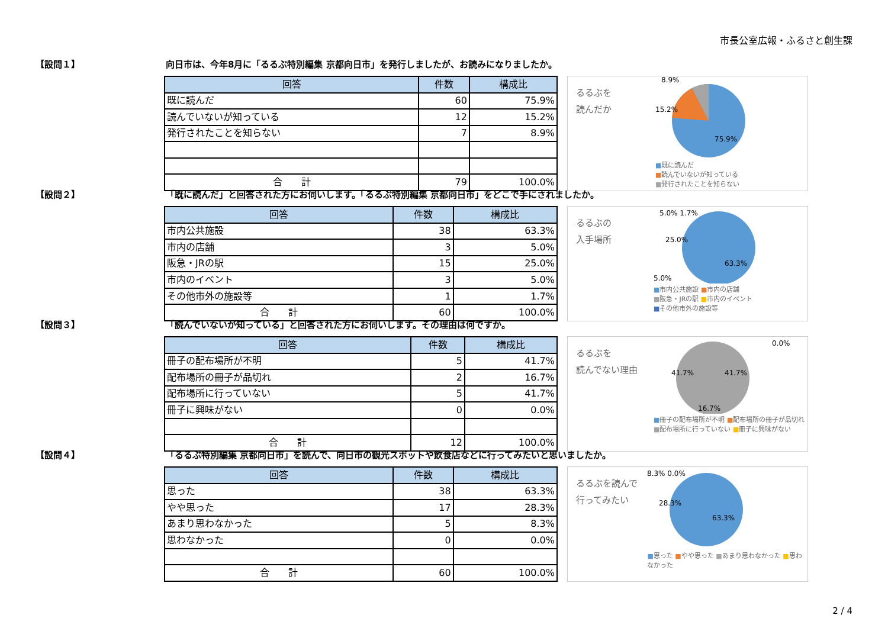市長公室広報・ふるさと創生課
【設問１】 向日市は、今年8月に「るるぶ特別編集 京都向日市」を発行しましたが、お読みになりましたか。
| 回答 | 件数 | 構成比 |
| --- | --- | --- |
| 既に読んだ | 60 | 75.9% |
| 読んでいないが知っている | 12 | 15.2% |
| 発行されたことを知らない | 7 | 8.9% |
| 合 計 | 79 | 100.0% |
るるぶを
読んだか
8.9%
15.2%
75.9%
■既に読んだ
■読んでいないが知っている
■発行されたことを知らない
【設問２】 「既に読んだ」と回答された方にお伺いします。「るるぶ特別編集 京都向日市」をどこで手にされましたか。
| 回答 | 件数 | 構成比 |
| --- | --- | --- |
| 市内公共施設 | 38 | 63.3% |
| 市内の店舗 | 3 | 5.0% |
| 阪急・JRの駅 | 15 | 25.0% |
| 市内のイベント | 3 | 5.0% |
| その他市外の施設等 | 1 | 1.7% |
| 合 計 | 60 | 100.0% |
るるぶの
入手場所
5.0% 1.7%
25.0%
63.3%
5.0%
■市内公共施設 ■市内の店舗
■阪急・JRの駅 ■市内のイベント
■その他市外の施設等
【設問３】 「読んでいないが知っている」と回答された方にお伺いします。その理由は何ですか。
| 回答 | 件数 | 構成比 |
| --- | --- | --- |
| 冊子の配布場所が不明 | 5 | 41.7% |
| 配布場所の冊子が品切れ | 2 | 16.7% |
| 配布場所に行っていない | 5 | 41.7% |
| 冊子に興味がない | 0 | 0.0% |
| 合 計 | 12 | 100.0% |
るるぶを
読んでない理由
0.0%
41.7%
41.7%
16.7%
■冊子の配布場所が不明 ■配布場所の冊子が品切れ
■配布場所に行っていない ■冊子に興味がない
【設問４】 「るるぶ特別編集 京都向日市」を読んで、向日市の観光スポットや飲食店などに行ってみたいと思いましたか。
| 回答 | 件数 | 構成比 |
| --- | --- | --- |
| 思った | 38 | 63.3% |
| やや思った | 17 | 28.3% |
| あまり思わなかった | 5 | 8.3% |
| 思わなかった | 0 | 0.0% |
| 合 計 | 60 | 100.0% |
るるぶを読んで
行ってみたい
8.3% 0.0%
28.3%
63.3%
■思った ■やや思った ■あまり思わなかった ■思わなかった
2 / 4